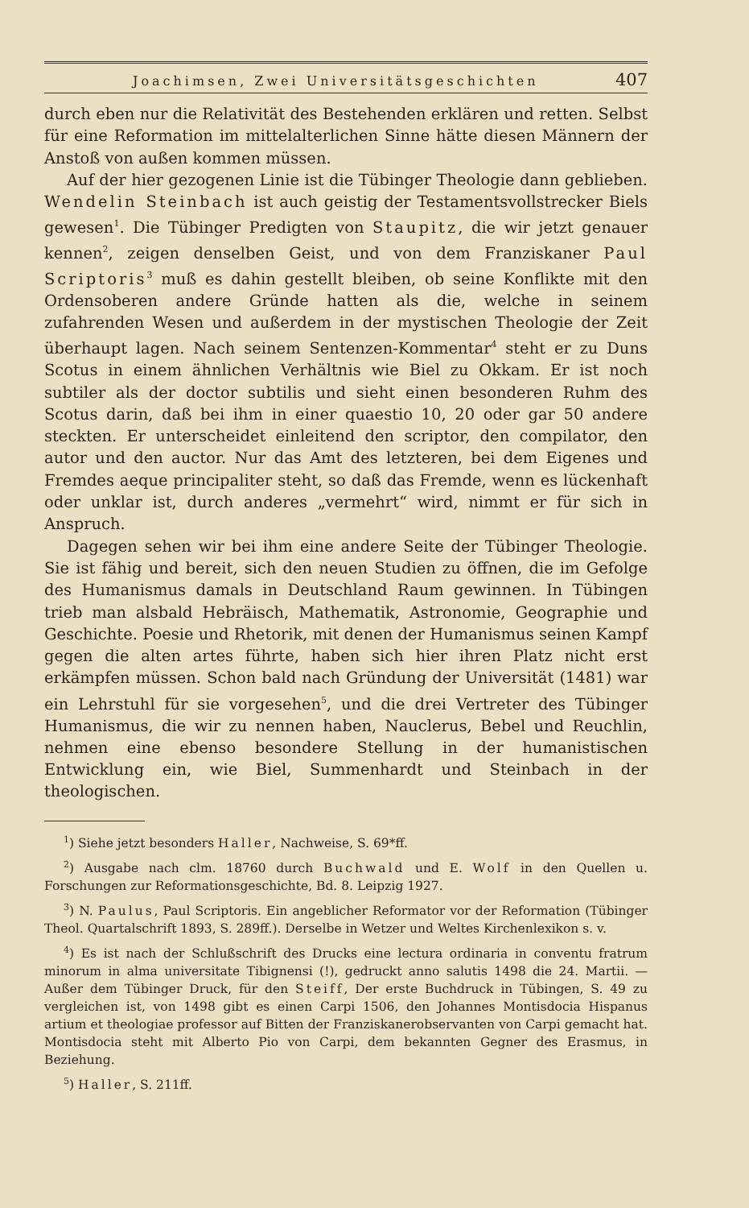Joachimsen, Zwei Universitätsgeschichten 407
durch eben nur die Relativität des Bestehenden erklären und retten. Selbst für eine Reformation im mittelalterlichen Sinne hätte diesen Männern der Anstoß von außen kommen müssen.
Auf der hier gezogenen Linie ist die Tübinger Theologie dann geblieben. Wendelin Steinbach ist auch geistig der Testamentsvollstrecker Biels gewesen<sup>1</sup>. Die Tübinger Predigten von Staupitz, die wir jetzt genauer kennen<sup>2</sup>, zeigen denselben Geist, und von dem Franziskaner Paul Scriptoris<sup>3</sup> muß es dahin gestellt bleiben, ob seine Konflikte mit den Ordensoberen andere Gründe hatten als die, welche in seinem zufahrenden Wesen und außerdem in der mystischen Theologie der Zeit überhaupt lagen. Nach seinem Sentenzen-Kommentar<sup>4</sup> steht er zu Duns Scotus in einem ähnlichen Verhältnis wie Biel zu Okkam. Er ist noch subtiler als der doctor subtilis und sieht einen besonderen Ruhm des Scotus darin, daß bei ihm in einer quaestio 10, 20 oder gar 50 andere steckten. Er unterscheidet einleitend den scriptor, den compilator, den autor und den auctor. Nur das Amt des letzteren, bei dem Eigenes und Fremdes aeque principaliter steht, so daß das Fremde, wenn es lückenhaft oder unklar ist, durch anderes „vermehrt“ wird, nimmt er für sich in Anspruch.
Dagegen sehen wir bei ihm eine andere Seite der Tübinger Theologie. Sie ist fähig und bereit, sich den neuen Studien zu öffnen, die im Gefolge des Humanismus damals in Deutschland Raum gewinnen. In Tübingen trieb man alsbald Hebräisch, Mathematik, Astronomie, Geographie und Geschichte. Poesie und Rhetorik, mit denen der Humanismus seinen Kampf gegen die alten artes führte, haben sich hier ihren Platz nicht erst erkämpfen müssen. Schon bald nach Gründung der Universität (1481) war ein Lehrstuhl für sie vorgesehen<sup>5</sup>, und die drei Vertreter des Tübinger Humanismus, die wir zu nennen haben, Nauclerus, Bebel und Reuchlin, nehmen eine ebenso besondere Stellung in der humanistischen Entwicklung ein, wie Biel, Summenhardt und Steinbach in der theologischen.
<sup>1</sup>) Siehe jetzt besonders Haller, Nachweise, S. 69*ff.
<sup>2</sup>) Ausgabe nach clm. 18760 durch Buchwald und E. Wolf in den Quellen u. Forschungen zur Reformationsgeschichte, Bd. 8. Leipzig 1927.
<sup>3</sup>) N. Paulus, Paul Scriptoris. Ein angeblicher Reformator vor der Reformation (Tübinger Theol. Quartalschrift 1893, S. 289ff.). Derselbe in Wetzer und Weltes Kirchenlexikon s. v.
<sup>4</sup>) Es ist nach der Schlußschrift des Drucks eine lectura ordinaria in conventu fratrum minorum in alma universitate Tibignensi (!), gedruckt anno salutis 1498 die 24. Martii. — Außer dem Tübinger Druck, für den Steiff, Der erste Buchdruck in Tübingen, S. 49 zu vergleichen ist, von 1498 gibt es einen Carpi 1506, den Johannes Montisdocia Hispanus artium et theologiae professor auf Bitten der Franziskanerobservanten von Carpi gemacht hat. Montisdocia steht mit Alberto Pio von Carpi, dem bekannten Gegner des Erasmus, in Beziehung.
<sup>5</sup>) Haller, S. 211ff.